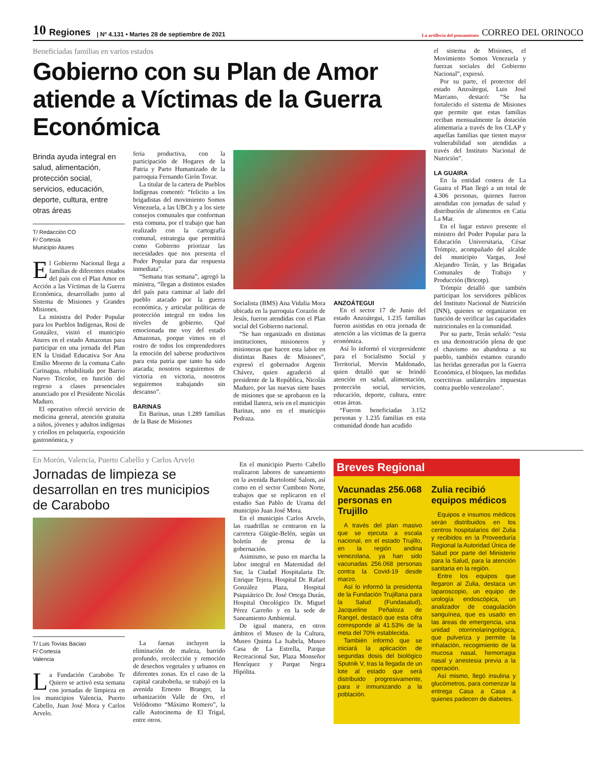10 Regiones | Nº 4.131 • Martes 28 de septiembre de 2021 La artillería del pensamiento CORREO DEL ORINOCO
Beneficiadas familias en varios estados
Gobierno con su Plan de Amor atiende a Víctimas de la Guerra Económica
Brinda ayuda integral en salud, alimentación, protección social, servicios, educación, deporte, cultura, entre otras áreas
T/ Redacción CO
F/ Cortesía
Municipio Atures
El Gobierno Nacional llega a familias de diferentes estados del país con el Plan Amor en Acción a las Víctimas de la Guerra Económica, desarrollado junto al Sistema de Misiones y Grandes Misiones.
La ministra del Poder Popular para los Pueblos Indígenas, Rosi de González, visitó el municipio Atures en el estado Amazonas para participar en una jornada del Plan EN la Unidad Educativa Sor Ana Emilio Moreno de la comuna Caño Carinagua, rehabilitada por Barrio Nuevo Tricolor, en función del regreso a clases presenciales anunciado por el Presidente Nicolás Maduro.
El operativo ofreció servicio de medicina general, atención gratuita a niños, jóvenes y adultos indígenas y criollos en peluquería, exposición gastronómica, y
feria productiva, con la participación de Hogares de la Patria y Parto Humanizado de la parroquia Fernando Girón Tovar.
La titular de la cartera de Pueblos Indígenas comentó: “felicito a los brigadistas del movimiento Somos Venezuela, a las UBCh y a los siete consejos comunales que conforman esta comuna, por el trabajo que han realizado con la cartografía comunal, estrategia que permitirá como Gobierno priorizar las necesidades que nos presenta el Poder Popular para dar respuesta inmediata”.
“Semana tras semana”, agregó la ministra, “llegan a distintos estados del país para caminar al lado del pueblo atacado por la guerra económica, y articular políticas de protección integral en todos los niveles de gobierno. Qué emocionada me voy del estado Amazonas, porque vimos en el rostro de todos los emprendedores la emoción del saberse productivos para esta patria que tanto ha sido atacada; nosotros seguiremos de victoria en victoria, nosotros seguiremos trabajando sin descanso”.
BARINAS
En Barinas, unas 1.289 familias de la Base de Misiones
Socialista (BMS) Ana Vidalia Mora ubicada en la parroquia Corazón de Jesús, fueron atendidas con el Plan social del Gobierno nacional.
“Se han organizado en distintas instituciones, misioneros y misioneras que hacen esta labor en distintas Bases de Misiones”, expresó el gobernador Argenis Chávez, quien agradeció al presidente de la República, Nicolás Maduro, por las nuevas siete bases de misiones que se aprobaron en la entidad llanera, seis en el municipio Barinas, uno en el municipio Pedraza.
ANZOÁTEGUI
En el sector 17 de Junio del estado Anzoátegui, 1.235 familias fueron asistidas en otra jornada de atención a las víctimas de la guerra económica.
Así lo informó el vicepresidente para el Socialismo Social y Territorial, Mervin Maldonado, quien detalló que se brindó atención en salud, alimentación, protección social, servicios, educación, deporte, cultura, entre otras áreas.
“Fueron beneficiadas 3.152 personas y 1.235 familias en esta comunidad donde han acudido
el sistema de Misiones, el Movimiento Somos Venezuela y fuerzas sociales del Gobierno Nacional”, expresó.
Por su parte, el protector del estado Anzoátegui, Luis José Marcano, destacó: “Se ha fortalecido el sistema de Misiones que permite que estas familias reciban mensualmente la dotación alimentaria a través de los CLAP y aquellas familias que tienen mayor vulnerabilidad son atendidas a través del Instituto Nacional de Nutrición”.
LA GUAIRA
En la entidad costera de La Guaira el Plan llegó a un total de 4.306 personas, quienes fueron atendidas con jornadas de salud y distribución de alimentos en Catia La Mar.
En el lugar estuvo presente el ministro del Poder Popular para la Educación Universitaria, César Trómpiz, acompañado del alcalde del municipio Vargas, José Alejandro Terán, y las Brigadas Comunales de Trabajo y Producción (Bricotp).
Trómpiz detalló que también participan los servidores públicos del Instituto Nacional de Nutrición (INN), quienes se organizaron en función de verificar las capacidades nutricionales en la comunidad.
Por su parte, Terán señaló: “esta es una demostración plena de que el chavismo no abandona a su pueblo, también estamos curando las heridas generadas por la Guerra Económica, el bloqueo, las medidas coercitivas unilaterales impuestas contra pueblo venezolano”.
En Morón, Valencia, Puerto Cabello y Carlos Arvelo
Jornadas de limpieza se desarrollan en tres municipios de Carabobo
T/ Luis Tovías Baciao
F/ Cortesía
Valencia
La Fundación Carabobo Te Quiero se activó esta semana con jornadas de limpieza en los municipios Valencia, Puerto Cabello, Juan José Mora y Carlos Arvelo.
La faenas incluyen la eliminación de maleza, barrido profundo, recolección y remoción de desechos vegetales y urbanos en diferentes zonas. En el caso de la capital carabobeña, se trabajó en la avenida Ernesto Branger, la urbanización Valle de Oro, el Velódromo “Máximo Romero”, la calle Autocinema de El Trigal, entre otros.
En el municipio Puerto Cabello realizaron labores de saneamiento en la avenida Bartolomé Salom, así como en el sector Cumboto Norte, trabajos que se replicaron en el estadio San Pablo de Urama del municipio Juan José Mora.
En el municipio Carlos Arvelo, las cuadrillas se centraron en la carretera Güigüe-Belén, según un boletín de prensa de la gobernación.
Asimismo, se puso en marcha la labor integral en Maternidad del Sur, la Ciudad Hospitalaria Dr. Enrique Tejera, Hospital Dr. Rafael González Plaza, Hospital Psiquiátrico Dr. José Ortega Durán, Hospital Oncológico Dr. Miguel Pérez Carreño y en la sede de Saneamiento Ambiental.
De igual manera, en otros ámbitos el Museo de la Cultura, Museo Quinta La Isabela, Museo Casa de La Estrella, Parque Recreacional Sur, Plaza Monseñor Henríquez y Parque Negra Hipólita.
Breves Regional
Vacunadas 256.068 personas en Trujillo
A través del plan masivo que se ejecuta a escala nacional, en el estado Trujillo, en la región andina venezolana, ya han sido vacunadas 256.068 personas contra la Covid-19 desde marzo.
Así lo informó la presidenta de la Fundación Trujillana para la Salud (Fundasalud), Jacqueline Peñaloza de Rangel, destacó que esta cifra corresponde al 41.53% de la meta del 70% establecida.
También informó que se iniciará la aplicación de segundas dosis del biológico Sputnik V, tras la llegada de un lote al estado que será distribuido progresivamente, para ir inmunizando a la población.
Zulia recibió equipos médicos
Equipos e insumos médicos serán distribuidos en los centros hospitalarios del Zulia y recibidos en la Proveeduría Regional la Autoridad Única de Salud por parte del Ministerio para la Salud, para la atención sanitaria en la región.
Entre los equipos que llegaron al Zulia, destaca un laparoscopio, un equipo de urología endoscópica, un analizador de coagulación sanguínea, que es usado en las áreas de emergencia, una unidad otorrinolaringológica, que pulveriza y permite la inhalación, recogimiento de la mucosa nasal, hemorragia nasal y anestesia previa a la operación.
Así mismo, llegó insulina y glucómetros, para comenzar la entrega Casa a Casa a quienes padecen de diabetes.